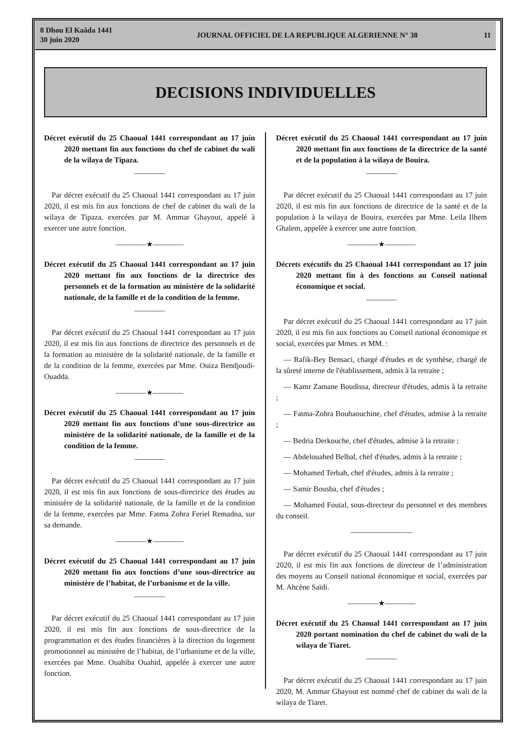8 Dhou El Kaâda 1441
30 juin 2020
JOURNAL OFFICIEL DE LA REPUBLIQUE ALGERIENNE N° 38
11
DECISIONS INDIVIDUELLES
Décret exécutif du 25 Chaoual 1441 correspondant au 17 juin 2020 mettant fin aux fonctions du chef de cabinet du wali de la wilaya de Tipaza.
————
Par décret exécutif du 25 Chaoual 1441 correspondant au 17 juin 2020, il est mis fin aux fonctions de chef de cabinet du wali de la wilaya de Tipaza, exercées par M. Ammar Ghayout, appelé à exercer une autre fonction.
————★————
Décret exécutif du 25 Chaoual 1441 correspondant au 17 juin 2020 mettant fin aux fonctions de la directrice des personnels et de la formation au ministère de la solidarité nationale, de la famille et de la condition de la femme.
————
Par décret exécutif du 25 Chaoual 1441 correspondant au 17 juin 2020, il est mis fin aux fonctions de directrice des personnels et de la formation au ministère de la solidarité nationale, de la famille et de la condition de la femme, exercées par Mme. Ouiza Bendjoudi-Ouadda.
————★————
Décret exécutif du 25 Chaoual 1441 correspondant au 17 juin 2020 mettant fin aux fonctions d’une sous-directrice au ministère de la solidarité nationale, de la famille et de la condition de la femme.
————
Par décret exécutif du 25 Chaoual 1441 correspondant au 17 juin 2020, il est mis fin aux fonctions de sous-directrice des études au ministère de la solidarité nationale, de la famille et de la condition de la femme, exercées par Mme. Fatma Zohra Feriel Remadna, sur sa demande.
————★————
Décret exécutif du 25 Chaoual 1441 correspondant au 17 juin 2020 mettant fin aux fonctions d’une sous-directrice au ministère de l’habitat, de l’urbanisme et de la ville.
————
Par décret exécutif du 25 Chaoual 1441 correspondant au 17 juin 2020, il est mis fin aux fonctions de sous-directrice de la programmation et des études financières à la direction du logement promotionnel au ministère de l’habitat, de l’urbanisme et de la ville, exercées par Mme. Ouahiba Ouahid, appelée à exercer une autre fonction.
Décret exécutif du 25 Chaoual 1441 correspondant au 17 juin 2020 mettant fin aux fonctions de la directrice de la santé et de la population à la wilaya de Bouira.
————
Par décret exécutif du 25 Chaoual 1441 correspondant au 17 juin 2020, il est mis fin aux fonctions de directrice de la santé et de la population à la wilaya de Bouira, exercées par Mme. Leila Ilhem Ghalem, appelée à exercer une autre fonction.
————★————
Décrets exécutifs du 25 Chaoual 1441 correspondant au 17 juin 2020 mettant fin à des fonctions au Conseil national économique et social.
————
Par décret exécutif du 25 Chaoual 1441 correspondant au 17 juin 2020, il est mis fin aux fonctions au Conseil national économique et social, exercées par Mmes. et MM. :
— Rafik-Bey Bensaci, chargé d'études et de synthèse, chargé de la sûreté interne de l'établissement, admis à la retraite ;
— Kamr Zamane Boudissa, directeur d'études, admis à la retraite ;
— Fatma-Zohra Bouhaouchine, chef d'études, admise à la retraite ;
— Bedria Derkouche, chef d'études, admise à la retraite ;
— Abdelouahed Belbal, chef d'études, admis à la retraite ;
— Mohamed Terbah, chef d'études, admis à la retraite ;
— Samir Bousba, chef d'études ;
— Mohamed Fouial, sous-directeur du personnel et des membres du conseil.
————————
Par décret exécutif du 25 Chaoual 1441 correspondant au 17 juin 2020, il est mis fin aux fonctions de directeur de l’administration des moyens au Conseil national économique et social, exercées par M. Ahcène Saïdi.
————★————
Décret exécutif du 25 Chaoual 1441 correspondant au 17 juin 2020 portant nomination du chef de cabinet du wali de la wilaya de Tiaret.
————
Par décret exécutif du 25 Chaoual 1441 correspondant au 17 juin 2020, M. Ammar Ghayout est nommé chef de cabinet du wali de la wilaya de Tiaret.